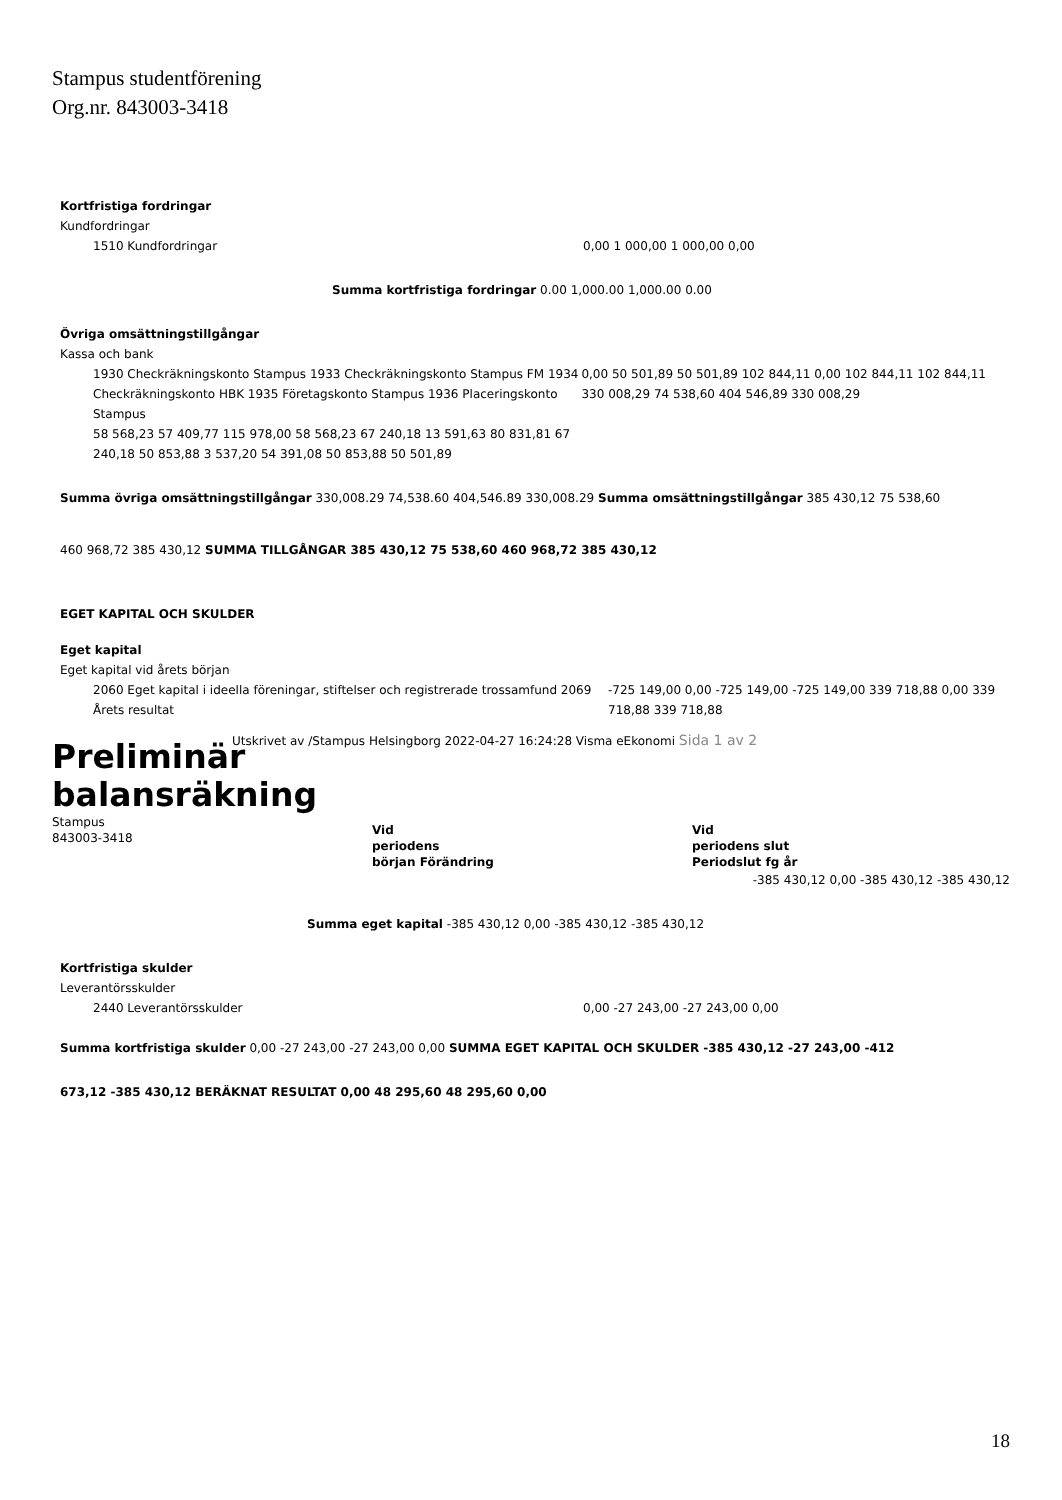Stampus studentförening
Org.nr. 843003-3418
Kortfristiga fordringar
Kundfordringar
1510 Kundfordringar 0,00 1 000,00 1 000,00 0,00
Summa kortfristiga fordringar 0.00 1,000.00 1,000.00 0.00
Övriga omsättningstillgångar
Kassa och bank
1930 Checkräkningskonto Stampus 1933 Checkräkningskonto Stampus FM 1934 Checkräkningskonto HBK 1935 Företagskonto Stampus 1936 Placeringskonto Stampus
58 568,23 57 409,77 115 978,00 58 568,23 67 240,18 13 591,63 80 831,81 67 240,18 50 853,88 3 537,20 54 391,08 50 853,88 50 501,89
0,00 50 501,89 50 501,89 102 844,11 0,00 102 844,11 102 844,11 330 008,29 74 538,60 404 546,89 330 008,29
Summa övriga omsättningstillgångar 330,008.29 74,538.60 404,546.89 330,008.29 Summa omsättningstillgångar 385 430,12 75 538,60
460 968,72 385 430,12 SUMMA TILLGÅNGAR 385 430,12 75 538,60 460 968,72 385 430,12
EGET KAPITAL OCH SKULDER
Eget kapital
Eget kapital vid årets början
2060 Eget kapital i ideella föreningar, stiftelser och registrerade trossamfund 2069 Årets resultat
-725 149,00 0,00 -725 149,00 -725 149,00 339 718,88 0,00 339 718,88 339 718,88
Utskrivet av /Stampus Helsingborg 2022-04-27 16:24:28 Visma eEkonomi Sida 1 av 2
Preliminär
balansräkning
Stampus
843003-3418
Vid
periodens
början Förändring
Vid
periodens slut
Periodslut fg år
-385 430,12 0,00 -385 430,12 -385 430,12
Summa eget kapital -385 430,12 0,00 -385 430,12 -385 430,12
Kortfristiga skulder
Leverantörsskulder
2440 Leverantörsskulder 0,00 -27 243,00 -27 243,00 0,00
Summa kortfristiga skulder 0,00 -27 243,00 -27 243,00 0,00 SUMMA EGET KAPITAL OCH SKULDER -385 430,12 -27 243,00 -412
673,12 -385 430,12 BERÄKNAT RESULTAT 0,00 48 295,60 48 295,60 0,00
18